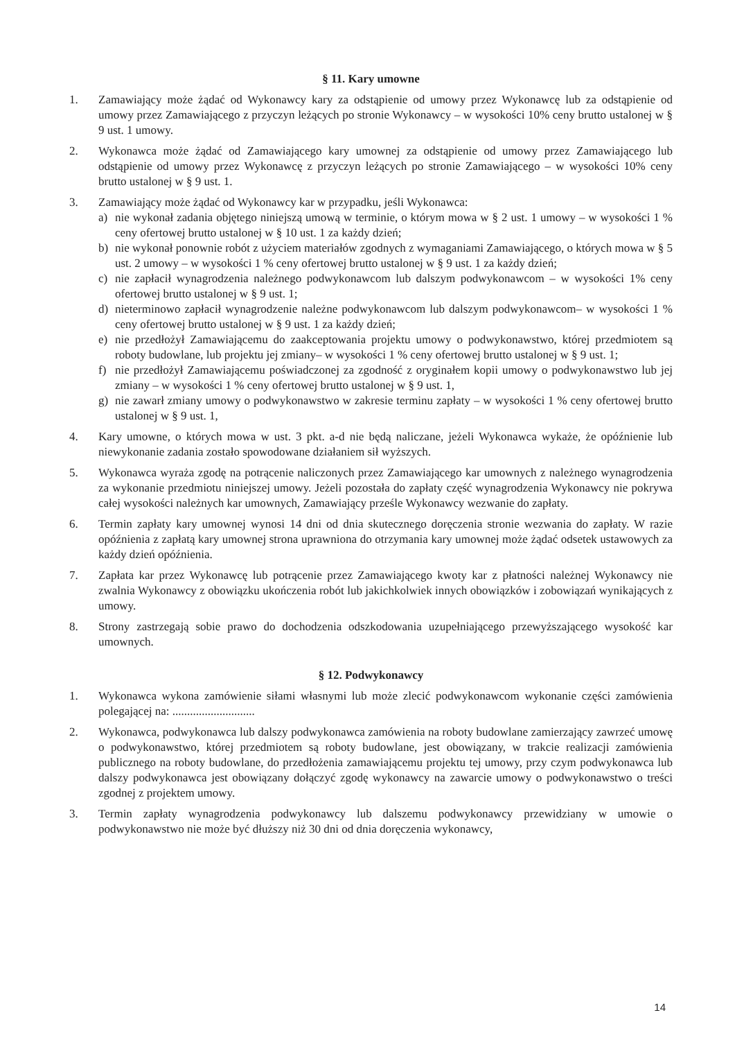§ 11. Kary umowne
1. Zamawiający może żądać od Wykonawcy kary za odstąpienie od umowy przez Wykonawcę lub za odstąpienie od umowy przez Zamawiającego z przyczyn leżących po stronie Wykonawcy – w wysokości 10% ceny brutto ustalonej w § 9 ust. 1 umowy.
2. Wykonawca może żądać od Zamawiającego kary umownej za odstąpienie od umowy przez Zamawiającego lub odstąpienie od umowy przez Wykonawcę z przyczyn leżących po stronie Zamawiającego – w wysokości 10% ceny brutto ustalonej w § 9 ust. 1.
3. Zamawiający może żądać od Wykonawcy kar w przypadku, jeśli Wykonawca:
a) nie wykonał zadania objętego niniejszą umową w terminie, o którym mowa w § 2 ust. 1 umowy – w wysokości 1 % ceny ofertowej brutto ustalonej w § 10 ust. 1 za każdy dzień;
b) nie wykonał ponownie robót z użyciem materiałów zgodnych z wymaganiami Zamawiającego, o których mowa w § 5 ust. 2 umowy – w wysokości 1 % ceny ofertowej brutto ustalonej w § 9 ust. 1 za każdy dzień;
c) nie zapłacił wynagrodzenia należnego podwykonawcom lub dalszym podwykonawcom – w wysokości 1% ceny ofertowej brutto ustalonej w § 9 ust. 1;
d) nieterminowo zapłacił wynagrodzenie należne podwykonawcom lub dalszym podwykonawcom– w wysokości 1 % ceny ofertowej brutto ustalonej w § 9 ust. 1 za każdy dzień;
e) nie przedłożył Zamawiającemu do zaakceptowania projektu umowy o podwykonawstwo, której przedmiotem są roboty budowlane, lub projektu jej zmiany– w wysokości 1 % ceny ofertowej brutto ustalonej w § 9 ust. 1;
f) nie przedłożył Zamawiającemu poświadczonej za zgodność z oryginałem kopii umowy o podwykonawstwo lub jej zmiany – w wysokości 1 % ceny ofertowej brutto ustalonej w § 9 ust. 1,
g) nie zawarł zmiany umowy o podwykonawstwo w zakresie terminu zapłaty – w wysokości 1 % ceny ofertowej brutto ustalonej w § 9 ust. 1,
4. Kary umowne, o których mowa w ust. 3 pkt. a-d nie będą naliczane, jeżeli Wykonawca wykaże, że opóźnienie lub niewykonanie zadania zostało spowodowane działaniem sił wyższych.
5. Wykonawca wyraża zgodę na potrącenie naliczonych przez Zamawiającego kar umownych z należnego wynagrodzenia za wykonanie przedmiotu niniejszej umowy. Jeżeli pozostała do zapłaty część wynagrodzenia Wykonawcy nie pokrywa całej wysokości należnych kar umownych, Zamawiający prześle Wykonawcy wezwanie do zapłaty.
6. Termin zapłaty kary umownej wynosi 14 dni od dnia skutecznego doręczenia stronie wezwania do zapłaty. W razie opóźnienia z zapłatą kary umownej strona uprawniona do otrzymania kary umownej może żądać odsetek ustawowych za każdy dzień opóźnienia.
7. Zapłata kar przez Wykonawcę lub potrącenie przez Zamawiającego kwoty kar z płatności należnej Wykonawcy nie zwalnia Wykonawcy z obowiązku ukończenia robót lub jakichkolwiek innych obowiązków i zobowiązań wynikających z umowy.
8. Strony zastrzegają sobie prawo do dochodzenia odszkodowania uzupełniającego przewyższającego wysokość kar umownych.
§ 12. Podwykonawcy
1. Wykonawca wykona zamówienie siłami własnymi lub może zlecić podwykonawcom wykonanie części zamówienia polegającej na: ............................
2. Wykonawca, podwykonawca lub dalszy podwykonawca zamówienia na roboty budowlane zamierzający zawrzeć umowę o podwykonawstwo, której przedmiotem są roboty budowlane, jest obowiązany, w trakcie realizacji zamówienia publicznego na roboty budowlane, do przedłożenia zamawiającemu projektu tej umowy, przy czym podwykonawca lub dalszy podwykonawca jest obowiązany dołączyć zgodę wykonawcy na zawarcie umowy o podwykonawstwo o treści zgodnej z projektem umowy.
3. Termin zapłaty wynagrodzenia podwykonawcy lub dalszemu podwykonawcy przewidziany w umowie o podwykonawstwo nie może być dłuższy niż 30 dni od dnia doręczenia wykonawcy,
14